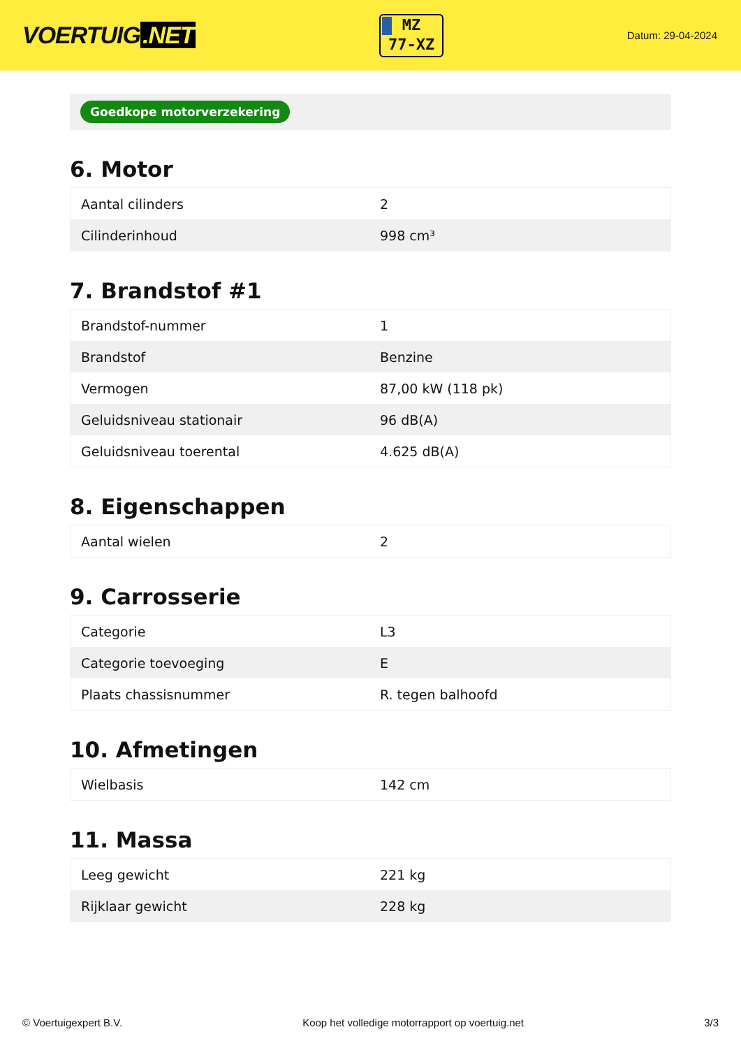VOERTUIG.NET
MZ
77-XZ
Datum: 29-04-2024
Goedkope motorverzekering
6. Motor
| Aantal cilinders | 2 |
| Cilinderinhoud | 998 cm³ |
7. Brandstof #1
| Brandstof-nummer | 1 |
| Brandstof | Benzine |
| Vermogen | 87,00 kW (118 pk) |
| Geluidsniveau stationair | 96 dB(A) |
| Geluidsniveau toerental | 4.625 dB(A) |
8. Eigenschappen
| Aantal wielen | 2 |
9. Carrosserie
| Categorie | L3 |
| Categorie toevoeging | E |
| Plaats chassisnummer | R. tegen balhoofd |
10. Afmetingen
| Wielbasis | 142 cm |
11. Massa
| Leeg gewicht | 221 kg |
| Rijklaar gewicht | 228 kg |
© Voertuigexpert B.V. Koop het volledige motorrapport op voertuig.net 3/3